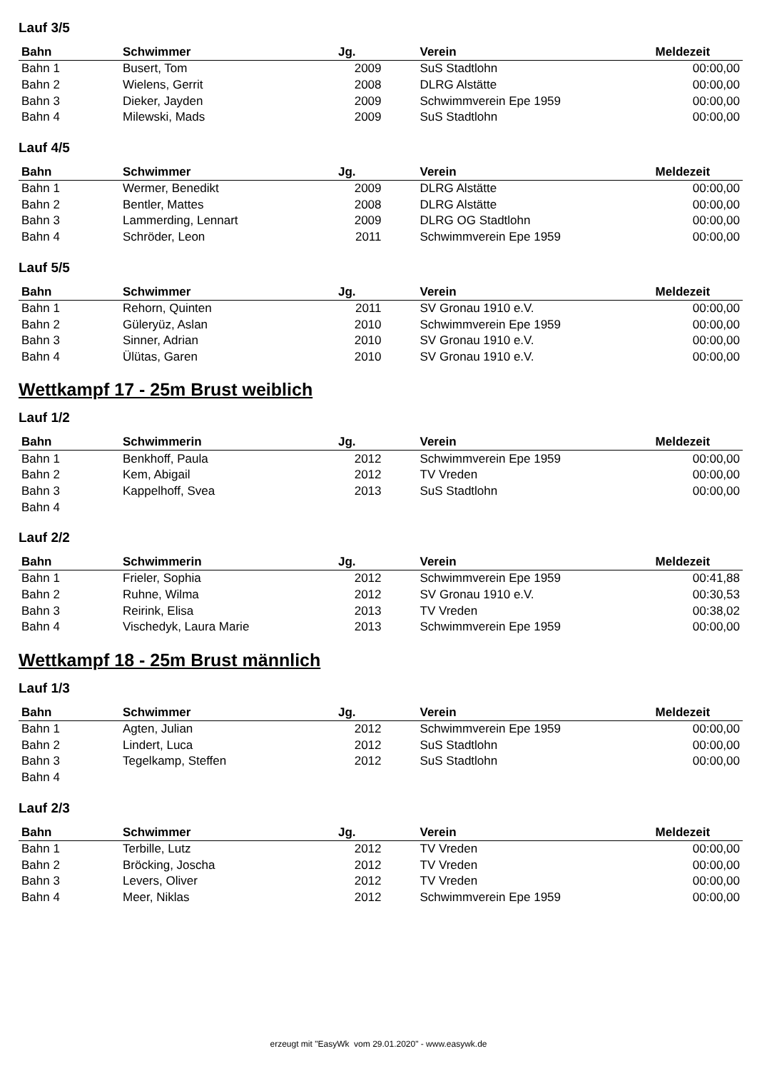Lauf 3/5
| Bahn | Schwimmer | Jg. | Verein | Meldezeit |
| --- | --- | --- | --- | --- |
| Bahn 1 | Busert, Tom | 2009 | SuS Stadtlohn | 00:00,00 |
| Bahn 2 | Wielens, Gerrit | 2008 | DLRG Alstätte | 00:00,00 |
| Bahn 3 | Dieker, Jayden | 2009 | Schwimmverein Epe 1959 | 00:00,00 |
| Bahn 4 | Milewski, Mads | 2009 | SuS Stadtlohn | 00:00,00 |
Lauf 4/5
| Bahn | Schwimmer | Jg. | Verein | Meldezeit |
| --- | --- | --- | --- | --- |
| Bahn 1 | Wermer, Benedikt | 2009 | DLRG Alstätte | 00:00,00 |
| Bahn 2 | Bentler, Mattes | 2008 | DLRG Alstätte | 00:00,00 |
| Bahn 3 | Lammerding, Lennart | 2009 | DLRG OG Stadtlohn | 00:00,00 |
| Bahn 4 | Schröder, Leon | 2011 | Schwimmverein Epe 1959 | 00:00,00 |
Lauf 5/5
| Bahn | Schwimmer | Jg. | Verein | Meldezeit |
| --- | --- | --- | --- | --- |
| Bahn 1 | Rehorn, Quinten | 2011 | SV Gronau 1910 e.V. | 00:00,00 |
| Bahn 2 | Güleryüz, Aslan | 2010 | Schwimmverein Epe 1959 | 00:00,00 |
| Bahn 3 | Sinner, Adrian | 2010 | SV Gronau 1910 e.V. | 00:00,00 |
| Bahn 4 | Ülütas, Garen | 2010 | SV Gronau 1910 e.V. | 00:00,00 |
Wettkampf 17 - 25m Brust weiblich
Lauf 1/2
| Bahn | Schwimmerin | Jg. | Verein | Meldezeit |
| --- | --- | --- | --- | --- |
| Bahn 1 | Benkhoff, Paula | 2012 | Schwimmverein Epe 1959 | 00:00,00 |
| Bahn 2 | Kem, Abigail | 2012 | TV Vreden | 00:00,00 |
| Bahn 3 | Kappelhoff, Svea | 2013 | SuS Stadtlohn | 00:00,00 |
| Bahn 4 | | | | |
Lauf 2/2
| Bahn | Schwimmerin | Jg. | Verein | Meldezeit |
| --- | --- | --- | --- | --- |
| Bahn 1 | Frieler, Sophia | 2012 | Schwimmverein Epe 1959 | 00:41,88 |
| Bahn 2 | Ruhne, Wilma | 2012 | SV Gronau 1910 e.V. | 00:30,53 |
| Bahn 3 | Reirink, Elisa | 2013 | TV Vreden | 00:38,02 |
| Bahn 4 | Vischedyk, Laura Marie | 2013 | Schwimmverein Epe 1959 | 00:00,00 |
Wettkampf 18 - 25m Brust männlich
Lauf 1/3
| Bahn | Schwimmer | Jg. | Verein | Meldezeit |
| --- | --- | --- | --- | --- |
| Bahn 1 | Agten, Julian | 2012 | Schwimmverein Epe 1959 | 00:00,00 |
| Bahn 2 | Lindert, Luca | 2012 | SuS Stadtlohn | 00:00,00 |
| Bahn 3 | Tegelkamp, Steffen | 2012 | SuS Stadtlohn | 00:00,00 |
| Bahn 4 | | | | |
Lauf 2/3
| Bahn | Schwimmer | Jg. | Verein | Meldezeit |
| --- | --- | --- | --- | --- |
| Bahn 1 | Terbille, Lutz | 2012 | TV Vreden | 00:00,00 |
| Bahn 2 | Bröcking, Joscha | 2012 | TV Vreden | 00:00,00 |
| Bahn 3 | Levers, Oliver | 2012 | TV Vreden | 00:00,00 |
| Bahn 4 | Meer, Niklas | 2012 | Schwimmverein Epe 1959 | 00:00,00 |
erzeugt mit "EasyWk vom 29.01.2020" - www.easywk.de